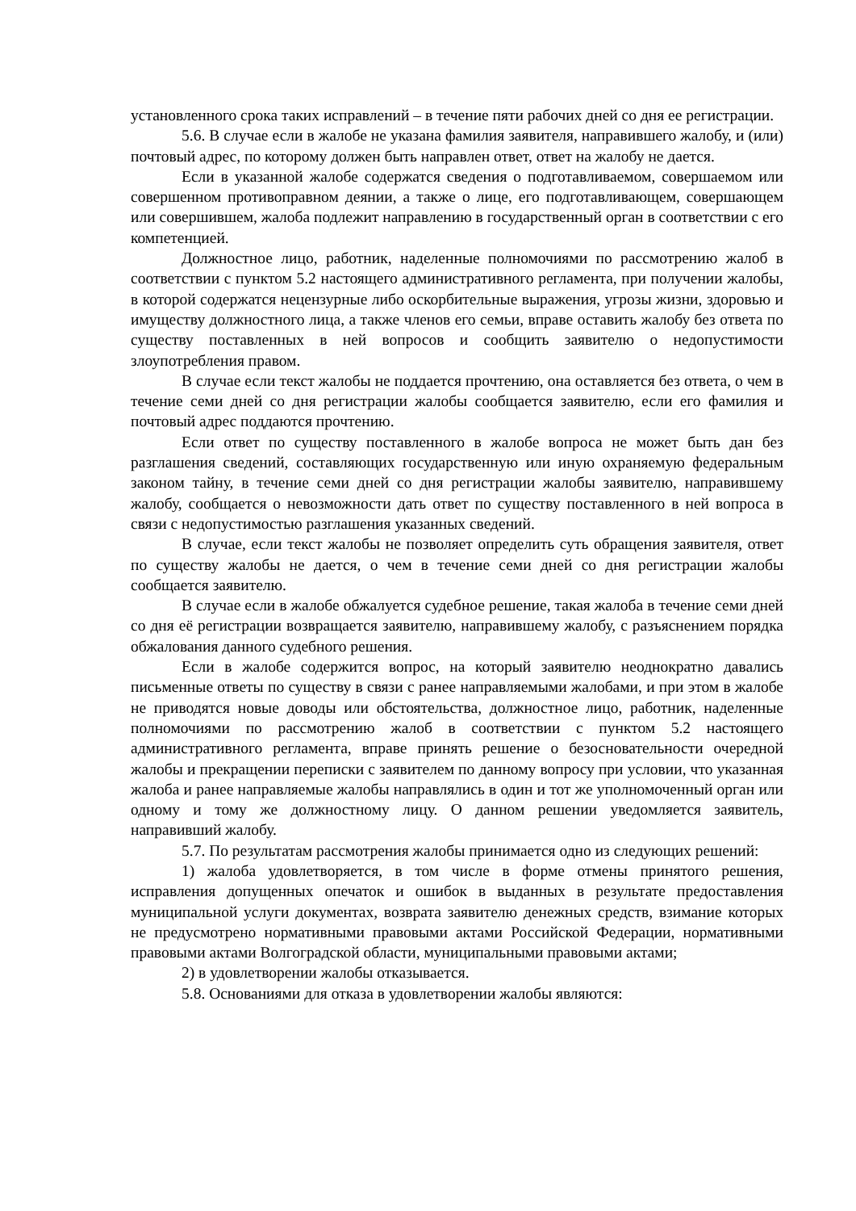установленного срока таких исправлений – в течение пяти рабочих дней со дня ее регистрации.
5.6. В случае если в жалобе не указана фамилия заявителя, направившего жалобу, и (или) почтовый адрес, по которому должен быть направлен ответ, ответ на жалобу не дается.
Если в указанной жалобе содержатся сведения о подготавливаемом, совершаемом или совершенном противоправном деянии, а также о лице, его подготавливающем, совершающем или совершившем, жалоба подлежит направлению в государственный орган в соответствии с его компетенцией.
Должностное лицо, работник, наделенные полномочиями по рассмотрению жалоб в соответствии с пунктом 5.2 настоящего административного регламента, при получении жалобы, в которой содержатся нецензурные либо оскорбительные выражения, угрозы жизни, здоровью и имуществу должностного лица, а также членов его семьи, вправе оставить жалобу без ответа по существу поставленных в ней вопросов и сообщить заявителю о недопустимости злоупотребления правом.
В случае если текст жалобы не поддается прочтению, она оставляется без ответа, о чем в течение семи дней со дня регистрации жалобы сообщается заявителю, если его фамилия и почтовый адрес поддаются прочтению.
Если ответ по существу поставленного в жалобе вопроса не может быть дан без разглашения сведений, составляющих государственную или иную охраняемую федеральным законом тайну, в течение семи дней со дня регистрации жалобы заявителю, направившему жалобу, сообщается о невозможности дать ответ по существу поставленного в ней вопроса в связи с недопустимостью разглашения указанных сведений.
В случае, если текст жалобы не позволяет определить суть обращения заявителя, ответ по существу жалобы не дается, о чем в течение семи дней со дня регистрации жалобы сообщается заявителю.
В случае если в жалобе обжалуется судебное решение, такая жалоба в течение семи дней со дня её регистрации возвращается заявителю, направившему жалобу, с разъяснением порядка обжалования данного судебного решения.
Если в жалобе содержится вопрос, на который заявителю неоднократно давались письменные ответы по существу в связи с ранее направляемыми жалобами, и при этом в жалобе не приводятся новые доводы или обстоятельства, должностное лицо, работник, наделенные полномочиями по рассмотрению жалоб в соответствии с пунктом 5.2 настоящего административного регламента, вправе принять решение о безосновательности очередной жалобы и прекращении переписки с заявителем по данному вопросу при условии, что указанная жалоба и ранее направляемые жалобы направлялись в один и тот же уполномоченный орган или одному и тому же должностному лицу. О данном решении уведомляется заявитель, направивший жалобу.
5.7. По результатам рассмотрения жалобы принимается одно из следующих решений:
1) жалоба удовлетворяется, в том числе в форме отмены принятого решения, исправления допущенных опечаток и ошибок в выданных в результате предоставления муниципальной услуги документах, возврата заявителю денежных средств, взимание которых не предусмотрено нормативными правовыми актами Российской Федерации, нормативными правовыми актами Волгоградской области, муниципальными правовыми актами;
2) в удовлетворении жалобы отказывается.
5.8. Основаниями для отказа в удовлетворении жалобы являются: